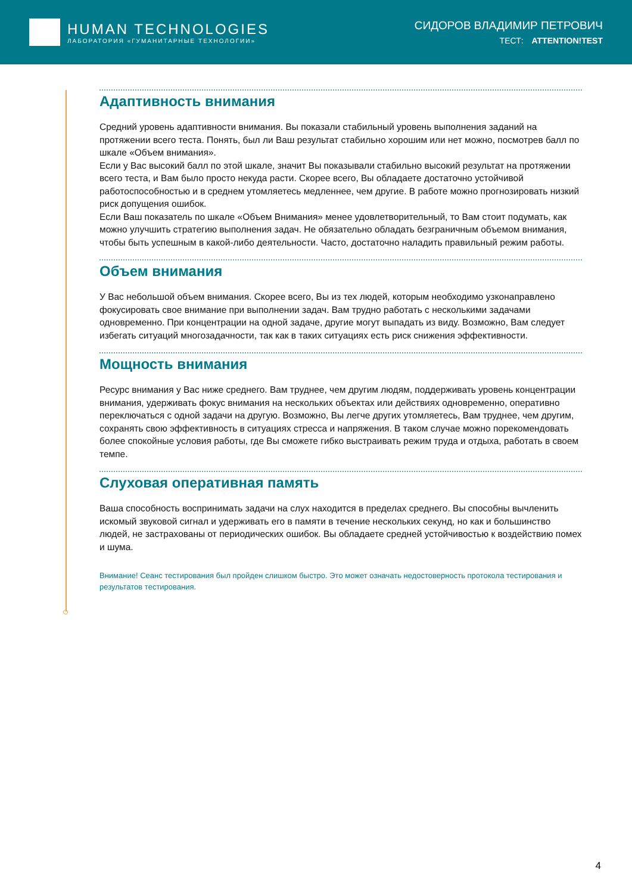HUMAN TECHNOLOGIES
ЛАБОРАТОРИЯ «ГУМАНИТАРНЫЕ ТЕХНОЛОГИИ»
СИДОРОВ ВЛАДИМИР ПЕТРОВИЧ
ТЕСТ: ATTENTION!TEST
Адаптивность внимания
Средний уровень адаптивности внимания. Вы показали стабильный уровень выполнения заданий на протяжении всего теста. Понять, был ли Ваш результат стабильно хорошим или нет можно, посмотрев балл по шкале «Объем внимания».
Если у Вас высокий балл по этой шкале, значит Вы показывали стабильно высокий результат на протяжении всего теста, и Вам было просто некуда расти. Скорее всего, Вы обладаете достаточно устойчивой работоспособностью и в среднем утомляетесь медленнее, чем другие. В работе можно прогнозировать низкий риск допущения ошибок.
Если Ваш показатель по шкале «Объем Внимания» менее удовлетворительный, то Вам стоит подумать, как можно улучшить стратегию выполнения задач. Не обязательно обладать безграничным объемом внимания, чтобы быть успешным в какой-либо деятельности. Часто, достаточно наладить правильный режим работы.
Объем внимания
У Вас небольшой объем внимания. Скорее всего, Вы из тех людей, которым необходимо узконаправлено фокусировать свое внимание при выполнении задач. Вам трудно работать с несколькими задачами одновременно. При концентрации на одной задаче, другие могут выпадать из виду. Возможно, Вам следует избегать ситуаций многозадачности, так как в таких ситуациях есть риск снижения эффективности.
Мощность внимания
Ресурс внимания у Вас ниже среднего. Вам труднее, чем другим людям, поддерживать уровень концентрации внимания, удерживать фокус внимания на нескольких объектах или действиях одновременно, оперативно переключаться с одной задачи на другую. Возможно, Вы легче других утомляетесь, Вам труднее, чем другим, сохранять свою эффективность в ситуациях стресса и напряжения. В таком случае можно порекомендовать более спокойные условия работы, где Вы сможете гибко выстраивать режим труда и отдыха, работать в своем темпе.
Слуховая оперативная память
Ваша способность воспринимать задачи на слух находится в пределах среднего. Вы способны вычленить искомый звуковой сигнал и удерживать его в памяти в течение нескольких секунд, но как и большинство людей, не застрахованы от периодических ошибок. Вы обладаете средней устойчивостью к воздействию помех и шума.
Внимание! Сеанс тестирования был пройден слишком быстро. Это может означать недостоверность протокола тестирования и результатов тестирования.
4